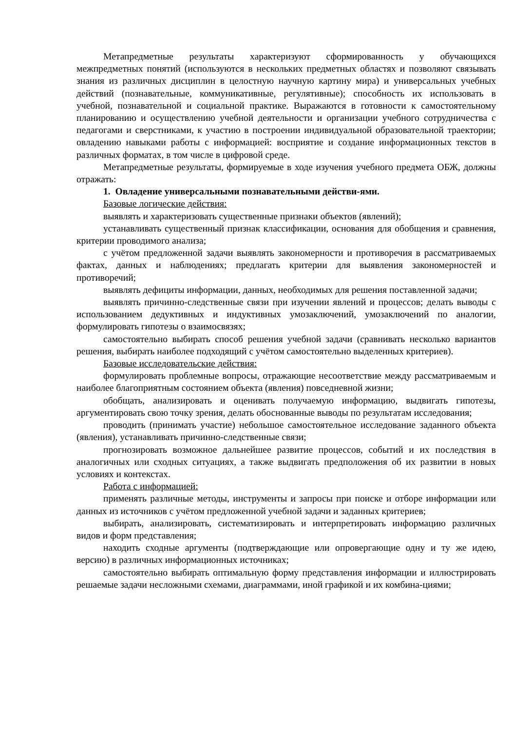Метапредметные результаты характеризуют сформированность у обучающихся межпредметных понятий (используются в нескольких предметных областях и позволяют связывать знания из различных дисциплин в целостную научную картину мира) и универсальных учебных действий (познавательные, коммуникативные, регулятивные); способность их использовать в учебной, познавательной и социальной практике. Выражаются в готовности к самостоятельному планированию и осуществлению учебной деятельности и организации учебного сотрудничества с педагогами и сверстниками, к участию в построении индивидуальной образовательной траектории; овладению навыками работы с информацией: восприятие и создание информационных текстов в различных форматах, в том числе в цифровой среде.
Метапредметные результаты, формируемые в ходе изучения учебного предмета ОБЖ, должны отражать:
1. Овладение универсальными познавательными действи-ями.
Базовые логические действия:
выявлять и характеризовать существенные признаки объектов (явлений);
устанавливать существенный признак классификации, основания для обобщения и сравнения, критерии проводимого анализа;
с учётом предложенной задачи выявлять закономерности и противоречия в рассматриваемых фактах, данных и наблюдениях; предлагать критерии для выявления закономерностей и противоречий;
выявлять дефициты информации, данных, необходимых для решения поставленной задачи;
выявлять причинно-следственные связи при изучении явлений и процессов; делать выводы с использованием дедуктивных и индуктивных умозаключений, умозаключений по аналогии, формулировать гипотезы о взаимосвязях;
самостоятельно выбирать способ решения учебной задачи (сравнивать несколько вариантов решения, выбирать наиболее подходящий с учётом самостоятельно выделенных критериев).
Базовые исследовательские действия:
формулировать проблемные вопросы, отражающие несоответствие между рассматриваемым и наиболее благоприятным состоянием объекта (явления) повседневной жизни;
обобщать, анализировать и оценивать получаемую информацию, выдвигать гипотезы, аргументировать свою точку зрения, делать обоснованные выводы по результатам исследования;
проводить (принимать участие) небольшое самостоятельное исследование заданного объекта (явления), устанавливать причинно-следственные связи;
прогнозировать возможное дальнейшее развитие процессов, событий и их последствия в аналогичных или сходных ситуациях, а также выдвигать предположения об их развитии в новых условиях и контекстах.
Работа с информацией:
применять различные методы, инструменты и запросы при поиске и отборе информации или данных из источников с учётом предложенной учебной задачи и заданных критериев;
выбирать, анализировать, систематизировать и интерпретировать информацию различных видов и форм представления;
находить сходные аргументы (подтверждающие или опровергающие одну и ту же идею, версию) в различных информационных источниках;
самостоятельно выбирать оптимальную форму представления информации и иллюстрировать решаемые задачи несложными схемами, диаграммами, иной графикой и их комбина-циями;